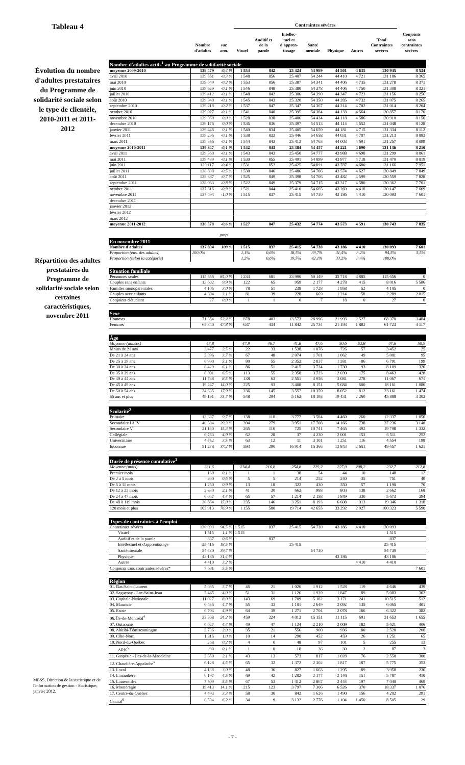Tableau 4
Évolution du nombre d'adultes prestataires du Programme de solidarité sociale selon le type de clientèle, 2010-2011 et 2011-2012
Répartition des adultes prestataires du Programme de solidarité sociale selon certaines caractéristiques, novembre 2011
MESS, Direction de la statistique et de l'information de gestion - Statistique, janvier 2012.
| | | | Contraintes sévères | | | | | | | |
| --- | --- | --- | --- | --- | --- | --- | --- | --- | --- | --- |
| | Nombre d'adultes | var. ann. | Visuel | Auditif et de la parole | Intellec- tuel et d'appren- tissage | Santé mentale | Physique | Autres | Total Contraintes sévères | Conjoints sans contraintes sévères |
| Nombre d'adultes actifs<sup>1</sup> au Programme de solidarité sociale | | | | | | | | | | |
| moyenne 2009-2010 | 139 479 | -0,4 % | 1 554 | 842 | 25 424 | 53 989 | 44 501 | 4 635 | 130 945 | 8 534 |
| avril 2010 | 139 551 | -0,3 % | 1 548 | 856 | 25 407 | 54 244 | 44 410 | 4 721 | 131 186 | 8 365 |
| mai 2010 | 139 649 | -0,2 % | 1 553 | 856 | 25 387 | 54 341 | 44 406 | 4 735 | 131 278 | 8 371 |
| juin 2010 | 139 629 | -0,1 % | 1 546 | 848 | 25 380 | 54 378 | 44 406 | 4 750 | 131 308 | 8 321 |
| juillet 2010 | 139 412 | -0,1 % | 1 548 | 842 | 25 306 | 54 390 | 44 347 | 4 723 | 131 156 | 8 256 |
| août 2010 | 139 340 | -0,1 % | 1 545 | 843 | 25 320 | 54 350 | 44 285 | 4 732 | 131 075 | 8 265 |
| septembre 2010 | 139 218 | -0,2 % | 1 537 | 847 | 25 347 | 54 367 | 44 214 | 4 702 | 131 014 | 8 204 |
| octobre 2010 | 139 027 | -0,1 % | 1 541 | 840 | 25 395 | 54 384 | 44 133 | 4 564 | 130 857 | 8 170 |
| novembre 2010 | 139 060 | 0,0 % | 1 528 | 838 | 25 406 | 54 434 | 44 118 | 4 586 | 130 910 | 8 150 |
| décembre 2010 | 139 176 | 0,0 % | 1 536 | 836 | 25 397 | 54 513 | 44 114 | 4 652 | 131 048 | 8 128 |
| janvier 2011 | 139 446 | 0,1 % | 1 540 | 834 | 25 405 | 54 659 | 44 181 | 4 715 | 131 334 | 8 112 |
| février 2011 | 139 296 | -0,1 % | 1 538 | 833 | 25 446 | 54 658 | 44 031 | 4 707 | 131 213 | 8 083 |
| mars 2011 | 139 356 | -0,1 % | 1 544 | 843 | 25 413 | 54 763 | 44 003 | 4 691 | 131 257 | 8 099 |
| moyenne 2010-2011 | 139 347 | -0,1 % | 1 542 | 843 | 25 384 | 54 457 | 44 221 | 4 690 | 131 136 | 8 210 |
| avril 2011 | 139 360 | -0,1 % | 1 543 | 843 | 25 450 | 54 777 | 43 988 | 4 698 | 131 299 | 8 061 |
| mai 2011 | 139 489 | -0,1 % | 1 530 | 855 | 25 491 | 54 899 | 43 977 | 4 718 | 131 470 | 8 019 |
| juin 2011 | 139 117 | -0,4 % | 1 531 | 852 | 25 425 | 54 891 | 43 787 | 4 680 | 131 166 | 7 951 |
| juillet 2011 | 138 698 | -0,5 % | 1 530 | 846 | 25 486 | 54 786 | 43 574 | 4 627 | 130 849 | 7 849 |
| août 2011 | 138 387 | -0,7 % | 1 525 | 849 | 25 398 | 54 706 | 43 482 | 4 599 | 130 559 | 7 828 |
| septembre 2011 | 138 063 | -0,8 % | 1 522 | 849 | 25 379 | 54 715 | 43 317 | 4 580 | 130 362 | 7 701 |
| octobre 2011 | 137 816 | -0,9 % | 1 521 | 844 | 25 410 | 54 685 | 43 269 | 4 418 | 130 147 | 7 669 |
| novembre 2011 | 137 694 | -1,0 % | 1 515 | 837 | 25 415 | 54 730 | 43 186 | 4 410 | 130 093 | 7 601 |
| décembre 2011 | | | | | | | | | | |
| janvier 2012 | | | | | | | | | | |
| février 2012 | | | | | | | | | | |
| mars 2012 | | | | | | | | | | |
| moyenne 2011-2012 | 138 578 | -0,6 % | 1 527 | 847 | 25 432 | 54 774 | 43 573 | 4 591 | 130 743 | 7 835 |
| | | prop. | | | | | | | | |
| En novembre 2011 | | | | | | | | | | |
| Nombre d'adultes | 137 694 | 100 % | 1 515 | 837 | 25 415 | 54 730 | 43 186 | 4 410 | 130 093 | 7 601 |
| Proportion (ens. des adultes) | 100,0% | | 1,1% | 0,6% | 18,5% | 39,7% | 31,4% | 3,2% | 94,5% | 5,5% |
| Proportion (selon la catégorie) | | | 1,2% | 0,6% | 19,5% | 42,1% | 33,2% | 3,4% | 100,0% | |
| Situation familiale | | | | | | | | | | |
| Personnes seules | 115 656 | 84,0 % | 1 233 | 681 | 23 990 | 50 149 | 35 718 | 3 885 | 115 656 | 0 |
| Couples sans enfants | 13 602 | 9,9 % | 122 | 65 | 959 | 2 177 | 4 278 | 415 | 8 016 | 5 586 |
| Familles monoparentales | 4 105 | 3,0 % | 78 | 51 | 238 | 1 728 | 1 958 | 52 | 4 105 | 0 |
| Couples avec enfants | 4 304 | 3,1 % | 81 | 39 | 228 | 669 | 1 214 | 58 | 2 289 | 2 015 |
| Conjoints d'étudiant | 27 | 0,0 % | 1 | 1 | 0 | 7 | 18 | 0 | 27 | 0 |
| Sexe | | | | | | | | | | |
| Hommes | 71 854 | 52,2 % | 878 | 403 | 13 573 | 28 996 | 21 993 | 2 527 | 68 370 | 3 484 |
| Femmes | 65 840 | 47,8 % | 637 | 434 | 11 842 | 25 734 | 21 193 | 1 883 | 61 723 | 4 117 |
| Âge | | | | | | | | | | |
| Moyenne (années) | 47,8 | | 47,9 | 46,7 | 41,8 | 47,6 | 50,6 | 52,8 | 47,6 | 50,9 |
| Moins de 21 ans | 3 477 | 2,5 % | 22 | 33 | 1 538 | 1 076 | 726 | 57 | 3 452 | 25 |
| De 21 à 24 ans | 5 096 | 3,7 % | 67 | 48 | 2 074 | 1 701 | 1 062 | 49 | 5 001 | 95 |
| De 25 à 29 ans | 6 990 | 5,1 % | 80 | 55 | 2 352 | 2 837 | 1 381 | 86 | 6 791 | 199 |
| De 30 à 34 ans | 8 429 | 6,1 % | 86 | 51 | 2 415 | 3 734 | 1 730 | 93 | 8 109 | 320 |
| De 35 à 39 ans | 8 891 | 6,5 % | 113 | 55 | 2 358 | 3 723 | 2 039 | 175 | 8 463 | 428 |
| De 40 à 44 ans | 11 738 | 8,5 % | 138 | 63 | 2 551 | 4 956 | 3 081 | 278 | 11 067 | 671 |
| De 45 à 49 ans | 19 247 | 14,0 % | 225 | 93 | 3 408 | 8 151 | 5 684 | 600 | 18 161 | 1 086 |
| De 50 à 54 ans | 24 635 | 17,9 % | 236 | 145 | 3 557 | 10 359 | 8 052 | 812 | 23 161 | 1 474 |
| 55 ans et plus | 49 191 | 35,7 % | 548 | 294 | 5 162 | 18 193 | 19 431 | 2 260 | 45 888 | 3 303 |
| Scolarité<sup>2</sup> | | | | | | | | | | |
| Primaire | 13 387 | 9,7 % | 138 | 118 | 3 777 | 3 584 | 4 460 | 260 | 12 337 | 1 050 |
| Secondaire I à IV | 40 384 | 29,3 % | 394 | 279 | 3 951 | 17 708 | 14 166 | 738 | 37 236 | 3 148 |
| Secondaire V | 21 130 | 15,3 % | 265 | 110 | 725 | 10 741 | 7 465 | 492 | 19 798 | 1 332 |
| Collégiale | 6 763 | 4,9 % | 62 | 28 | 37 | 4 230 | 2 001 | 153 | 6 511 | 252 |
| Universitaire | 4 752 | 3,5 % | 63 | 12 | 11 | 3 101 | 1 251 | 116 | 4 554 | 198 |
| Inconnue | 51 278 | 37,2 % | 593 | 290 | 16 914 | 15 366 | 13 843 | 2 651 | 49 657 | 1 621 |
| Durée de présence cumulative<sup>3</sup> | | | | | | | | | | |
| Moyenne (mois) | 231,6 | | 234,4 | 216,8 | 254,8 | 229,2 | 227,0 | 208,2 | 232,7 | 212,8 |
| Premier mois | 160 | 0,1 % | 1 | 1 | 38 | 54 | 44 | 10 | 148 | 12 |
| De 2 à 5 mois | 800 | 0,6 % | 5 | 5 | 214 | 252 | 240 | 35 | 751 | 49 |
| De 6 à 11 mois | 1 260 | 0,9 % | 13 | 18 | 322 | 430 | 350 | 57 | 1 190 | 70 |
| De 12 à 23 mois | 2 830 | 2,1 % | 41 | 30 | 662 | 988 | 803 | 138 | 2 662 | 168 |
| De 24 à 47 mois | 6 067 | 4,4 % | 65 | 57 | 1 214 | 2 158 | 1 849 | 330 | 5 673 | 394 |
| De 48 à 119 mois | 20 664 | 15,0 % | 235 | 146 | 3 251 | 8 193 | 6 608 | 913 | 19 346 | 1 318 |
| 120 mois et plus | 105 913 | 76,9 % | 1 155 | 580 | 19 714 | 42 655 | 33 292 | 2 927 | 100 323 | 5 590 |
| Types de contraintes à l'emploi | | | | | | | | | | |
| Contraintes sévères | 130 093 | 94,5 % | 1 515 | 837 | 25 415 | 54 730 | 43 186 | 4 410 | 130 093 | |
| Visuel | 1 515 | 1,1 % | 1 515 | | | | | | 1 515 | |
| Auditif et de la parole | 837 | 0,6 % | | 837 | | | | | 837 | |
| Intellectuel et d'apprentissage | 25 415 | 18,5 % | | | 25 415 | | | | 25 415 | |
| Santé mentale | 54 730 | 39,7 % | | | | 54 730 | | | 54 730 | |
| Physique | 43 186 | 31,4 % | | | | | 43 186 | | 43 186 | |
| Autres | 4 410 | 3,2 % | | | | | | 4 410 | 4 410 | |
| Conjoints sans contraintes sévères* | 7 601 | 5,5 % | | | | | | | | 7 601 |
| Région | | | | | | | | | | |
| 01. Bas-Saint-Laurent | 5 085 | 3,7 % | 46 | 21 | 1 020 | 1 912 | 1 528 | 119 | 4 646 | 439 |
| 02. Saguenay - Lac-Saint-Jean | 5 445 | 4,0 % | 51 | 31 | 1 126 | 1 939 | 1 847 | 89 | 5 083 | 362 |
| 03. Capitale-Nationale | 11 027 | 8,0 % | 143 | 69 | 1 709 | 5 182 | 3 171 | 241 | 10 515 | 512 |
| 04. Mauricie | 6 466 | 4,7 % | 55 | 33 | 1 101 | 2 649 | 2 092 | 135 | 6 065 | 401 |
| 05. Estrie | 6 704 | 4,9 % | 64 | 39 | 1 271 | 2 704 | 2 078 | 166 | 6 322 | 382 |
| 06. Île-de-Montréal<sup>4</sup> | 33 308 | 24,2 % | 459 | 224 | 4 013 | 15 151 | 11 115 | 691 | 31 653 | 1 655 |
| 07. Outaouais | 6 027 | 4,4 % | 49 | 47 | 1 124 | 2 210 | 2 009 | 182 | 5 621 | 406 |
| 08. Abitibi-Témiscamingue | 2 736 | 2,0 % | 35 | 21 | 556 | 900 | 936 | 80 | 2 528 | 208 |
| 09. Côte-Nord | 1 316 | 1,0 % | 10 | 14 | 290 | 452 | 459 | 26 | 1 251 | 65 |
| 10. Nord-du-Québec | 268 | 0,2 % | 4 | 0 | 48 | 97 | 101 | 5 | 255 | 13 |
| ARK<sup>5</sup> | 90 | 0,1 % | 1 | 0 | 18 | 36 | 30 | 2 | 87 | 3 |
| 11. Gaspésie - Îles-de-la-Madeleine | 2 850 | 2,1 % | 43 | 13 | 573 | 817 | 1 028 | 76 | 2 550 | 300 |
| 12. Chaudière-Appalache<sup>s</sup> | 6 128 | 4,5 % | 65 | 32 | 1 372 | 2 302 | 1 817 | 187 | 5 775 | 353 |
| 13. Laval | 4 188 | 3,0 % | 48 | 36 | 827 | 1 663 | 1 295 | 89 | 3 958 | 230 |
| 14. Lanaudière | 6 197 | 4,5 % | 69 | 42 | 1 202 | 2 177 | 2 146 | 151 | 5 787 | 410 |
| 15. Laurentides | 7 509 | 5,5 % | 67 | 53 | 1 412 | 2 867 | 2 444 | 197 | 7 040 | 469 |
| 16. Montérégie | 19 413 | 14,1 % | 215 | 123 | 3 797 | 7 306 | 6 526 | 370 | 18 337 | 1 076 |
| 17. Centre-du-Québec | 4 493 | 3,3 % | 58 | 30 | 842 | 1 626 | 1 490 | 156 | 4 202 | 291 |
| Central<sup>6</sup> | 8 534 | 6,2 % | 34 | 9 | 3 132 | 2 776 | 1 104 | 1 450 | 8 505 | 29 |
- 7 -